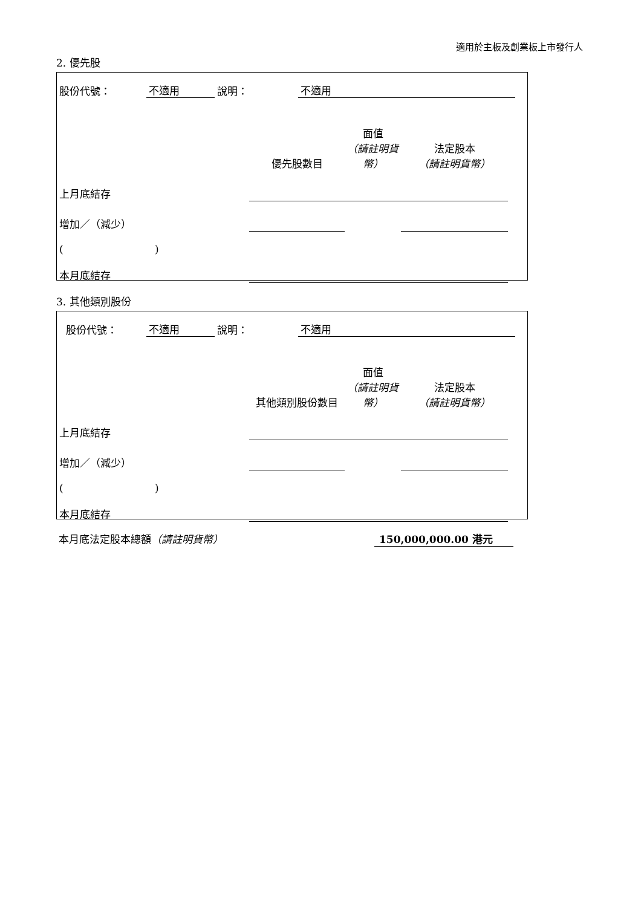適用於主板及創業板上市發行人
2. 優先股
| 股份代號： | 不適用 | 說明： | 不適用 | |
| | 優先股數目 | 面值 （請註明貨幣） | 法定股本 （請註明貨幣） | |
| 上月底結存 | | | | |
| 增加／（減少） | | | | |
| ( ) | | | | |
| 本月底結存 | | | | |
3. 其他類別股份
| 股份代號： | 不適用 | 說明： | 不適用 | |
| | 其他類別股份數目 | 面值 （請註明貨幣） | 法定股本 （請註明貨幣） | |
| 上月底結存 | | | | |
| 增加／（減少） | | | | |
| ( ) | | | | |
| 本月底結存 | | | | |
本月底法定股本總額（請註明貨幣） 150,000,000.00 港元